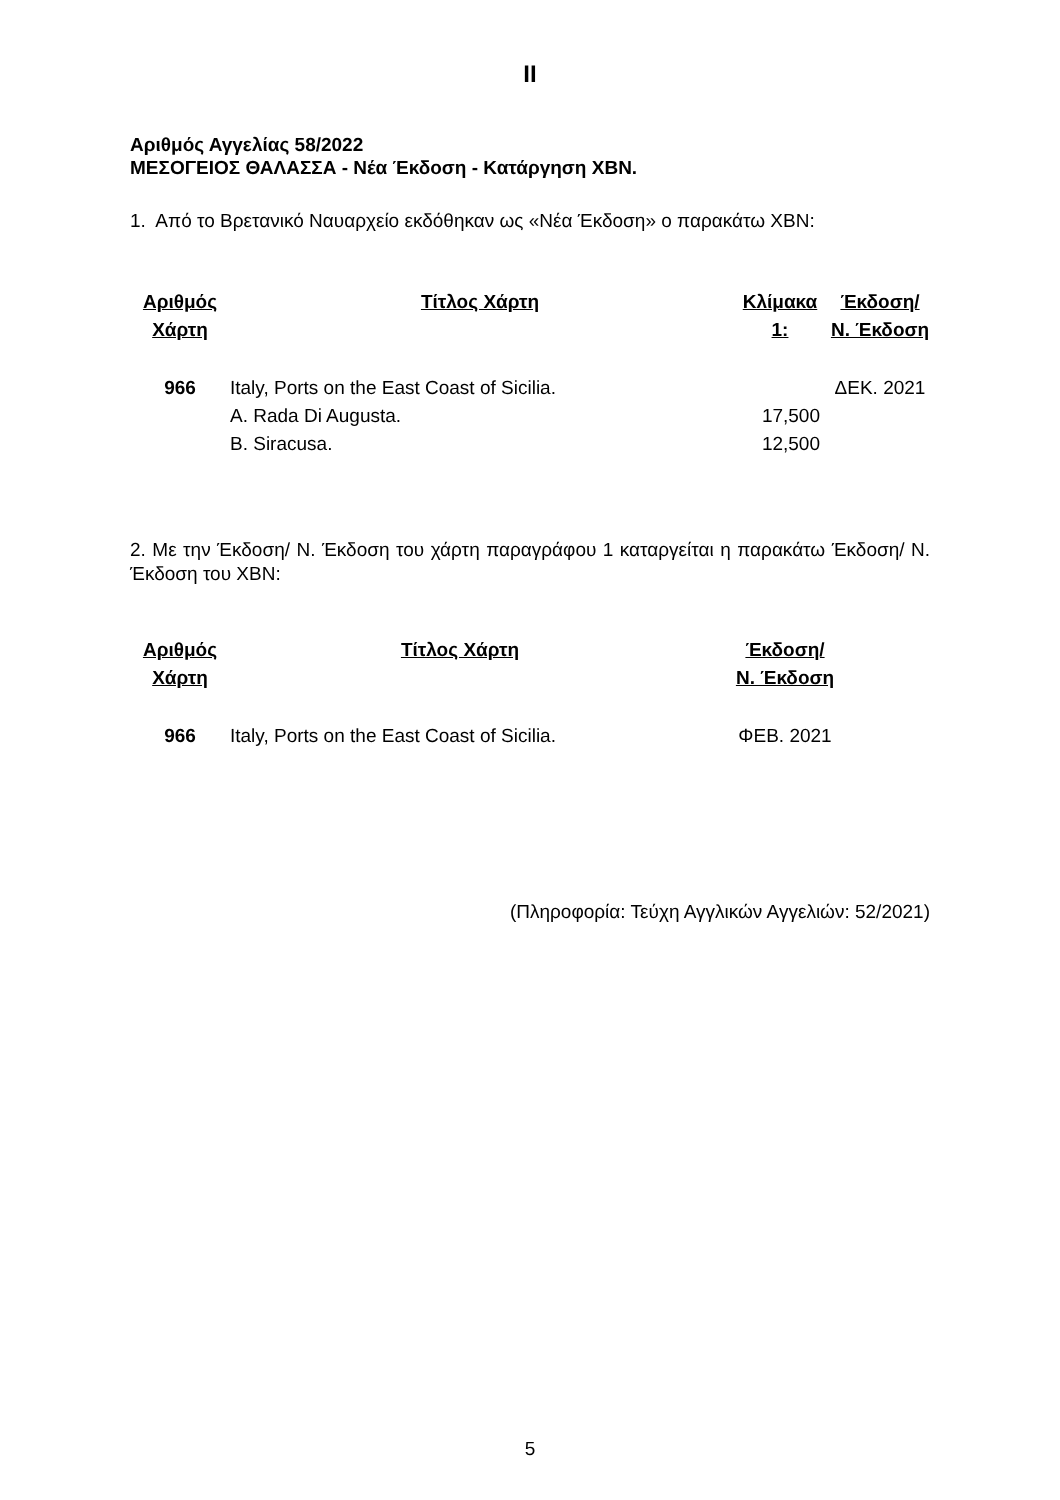II
Αριθμός Αγγελίας 58/2022
ΜΕΣΟΓΕΙΟΣ ΘΑΛΑΣΣΑ - Νέα Έκδοση - Κατάργηση ΧΒΝ.
1. Από το Βρετανικό Ναυαρχείο εκδόθηκαν ως «Νέα Έκδοση» ο παρακάτω ΧΒΝ:
| Αριθμός Χάρτη | Τίτλος Χάρτη | Κλίμακα 1: | Έκδοση/ Ν. Έκδοση |
| --- | --- | --- | --- |
| 966 | Italy, Ports on the East Coast of Sicilia. | | ΔΕΚ. 2021 |
| | A. Rada Di Augusta. | 17,500 | |
| | B. Siracusa. | 12,500 | |
2. Με την Έκδοση/ Ν. Έκδοση του χάρτη παραγράφου 1 καταργείται η παρακάτω Έκδοση/ Ν. Έκδοση του ΧΒΝ:
| Αριθμός Χάρτη | Τίτλος Χάρτη | Έκδοση/ Ν. Έκδοση |
| --- | --- | --- |
| 966 | Italy, Ports on the East Coast of Sicilia. | ΦΕΒ. 2021 |
(Πληροφορία: Τεύχη Αγγλικών Αγγελιών: 52/2021)
5